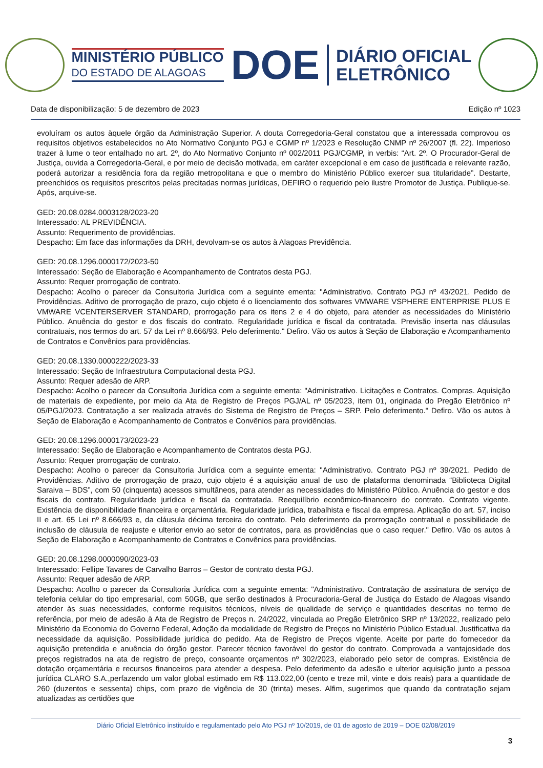MINISTÉRIO PÚBLICO
DO ESTADO DE ALAGOAS
DOE
DIÁRIO OFICIAL
ELETRÔNICO
Data de disponibilização: 5 de dezembro de 2023 Edição nº 1023
evoluíram os autos àquele órgão da Administração Superior. A douta Corregedoria-Geral constatou que a interessada comprovou os requisitos objetivos estabelecidos no Ato Normativo Conjunto PGJ e CGMP nº 1/2023 e Resolução CNMP nº 26/2007 (fl. 22). Imperioso trazer à lume o teor entalhado no art. 2º, do Ato Normativo Conjunto nº 002/2011 PGJ/CGMP, in verbis: “Art. 2º. O Procurador-Geral de Justiça, ouvida a Corregedoria-Geral, e por meio de decisão motivada, em caráter excepcional e em caso de justificada e relevante razão, poderá autorizar a residência fora da região metropolitana e que o membro do Ministério Público exercer sua titularidade”. Destarte, preenchidos os requisitos prescritos pelas precitadas normas jurídicas, DEFIRO o requerido pelo ilustre Promotor de Justiça. Publique-se. Após, arquive-se.
GED: 20.08.0284.0003128/2023-20
Interessado: AL PREVIDÊNCIA.
Assunto: Requerimento de providências.
Despacho: Em face das informações da DRH, devolvam-se os autos à Alagoas Previdência.
GED: 20.08.1296.0000172/2023-50
Interessado: Seção de Elaboração e Acompanhamento de Contratos desta PGJ.
Assunto: Requer prorrogação de contrato.
Despacho: Acolho o parecer da Consultoria Jurídica com a seguinte ementa: "Administrativo. Contrato PGJ nº 43/2021. Pedido de Providências. Aditivo de prorrogação de prazo, cujo objeto é o licenciamento dos softwares VMWARE VSPHERE ENTERPRISE PLUS E VMWARE VCENTERSERVER STANDARD, prorrogação para os itens 2 e 4 do objeto, para atender as necessidades do Ministério Público. Anuência do gestor e dos fiscais do contrato. Regularidade jurídica e fiscal da contratada. Previsão inserta nas cláusulas contratuais, nos termos do art. 57 da Lei nº 8.666/93. Pelo deferimento." Defiro. Vão os autos à Seção de Elaboração e Acompanhamento de Contratos e Convênios para providências.
GED: 20.08.1330.0000222/2023-33
Interessado: Seção de Infraestrutura Computacional desta PGJ.
Assunto: Requer adesão de ARP.
Despacho: Acolho o parecer da Consultoria Jurídica com a seguinte ementa: "Administrativo. Licitações e Contratos. Compras. Aquisição de materiais de expediente, por meio da Ata de Registro de Preços PGJ/AL nº 05/2023, item 01, originada do Pregão Eletrônico nº 05/PGJ/2023. Contratação a ser realizada através do Sistema de Registro de Preços – SRP. Pelo deferimento." Defiro. Vão os autos à Seção de Elaboração e Acompanhamento de Contratos e Convênios para providências.
GED: 20.08.1296.0000173/2023-23
Interessado: Seção de Elaboração e Acompanhamento de Contratos desta PGJ.
Assunto: Requer prorrogação de contrato.
Despacho: Acolho o parecer da Consultoria Jurídica com a seguinte ementa: "Administrativo. Contrato PGJ nº 39/2021. Pedido de Providências. Aditivo de prorrogação de prazo, cujo objeto é a aquisição anual de uso de plataforma denominada “Biblioteca Digital Saraiva – BDS”, com 50 (cinquenta) acessos simultâneos, para atender as necessidades do Ministério Público. Anuência do gestor e dos fiscais do contrato. Regularidade jurídica e fiscal da contratada. Reequilíbrio econômico-financeiro do contrato. Contrato vigente. Existência de disponibilidade financeira e orçamentária. Regularidade jurídica, trabalhista e fiscal da empresa. Aplicação do art. 57, inciso II e art. 65 Lei nº 8.666/93 e, da cláusula décima terceira do contrato. Pelo deferimento da prorrogação contratual e possibilidade de inclusão de cláusula de reajuste e ulterior envio ao setor de contratos, para as providências que o caso requer." Defiro. Vão os autos à Seção de Elaboração e Acompanhamento de Contratos e Convênios para providências.
GED: 20.08.1298.0000090/2023-03
Interessado: Fellipe Tavares de Carvalho Barros – Gestor de contrato desta PGJ.
Assunto: Requer adesão de ARP.
Despacho: Acolho o parecer da Consultoria Jurídica com a seguinte ementa: "Administrativo. Contratação de assinatura de serviço de telefonia celular do tipo empresarial, com 50GB, que serão destinados à Procuradoria-Geral de Justiça do Estado de Alagoas visando atender às suas necessidades, conforme requisitos técnicos, níveis de qualidade de serviço e quantidades descritas no termo de referência, por meio de adesão à Ata de Registro de Preços n. 24/2022, vinculada ao Pregão Eletrônico SRP nº 13/2022, realizado pelo Ministério da Economia do Governo Federal, Adoção da modalidade de Registro de Preços no Ministério Público Estadual. Justificativa da necessidade da aquisição. Possibilidade jurídica do pedido. Ata de Registro de Preços vigente. Aceite por parte do fornecedor da aquisição pretendida e anuência do órgão gestor. Parecer técnico favorável do gestor do contrato. Comprovada a vantajosidade dos preços registrados na ata de registro de preço, consoante orçamentos nº 302/2023, elaborado pelo setor de compras. Existência de dotação orçamentária e recursos financeiros para atender a despesa. Pelo deferimento da adesão e ulterior aquisição junto a pessoa jurídica CLARO S.A.,perfazendo um valor global estimado em R$ 113.022,00 (cento e treze mil, vinte e dois reais) para a quantidade de 260 (duzentos e sessenta) chips, com prazo de vigência de 30 (trinta) meses. Alfim, sugerimos que quando da contratação sejam atualizadas as certidões que
Diário Oficial Eletrônico instituído e regulamentado pelo Ato PGJ nº 10/2019, de 01 de agosto de 2019 – DOE 02/08/2019
3